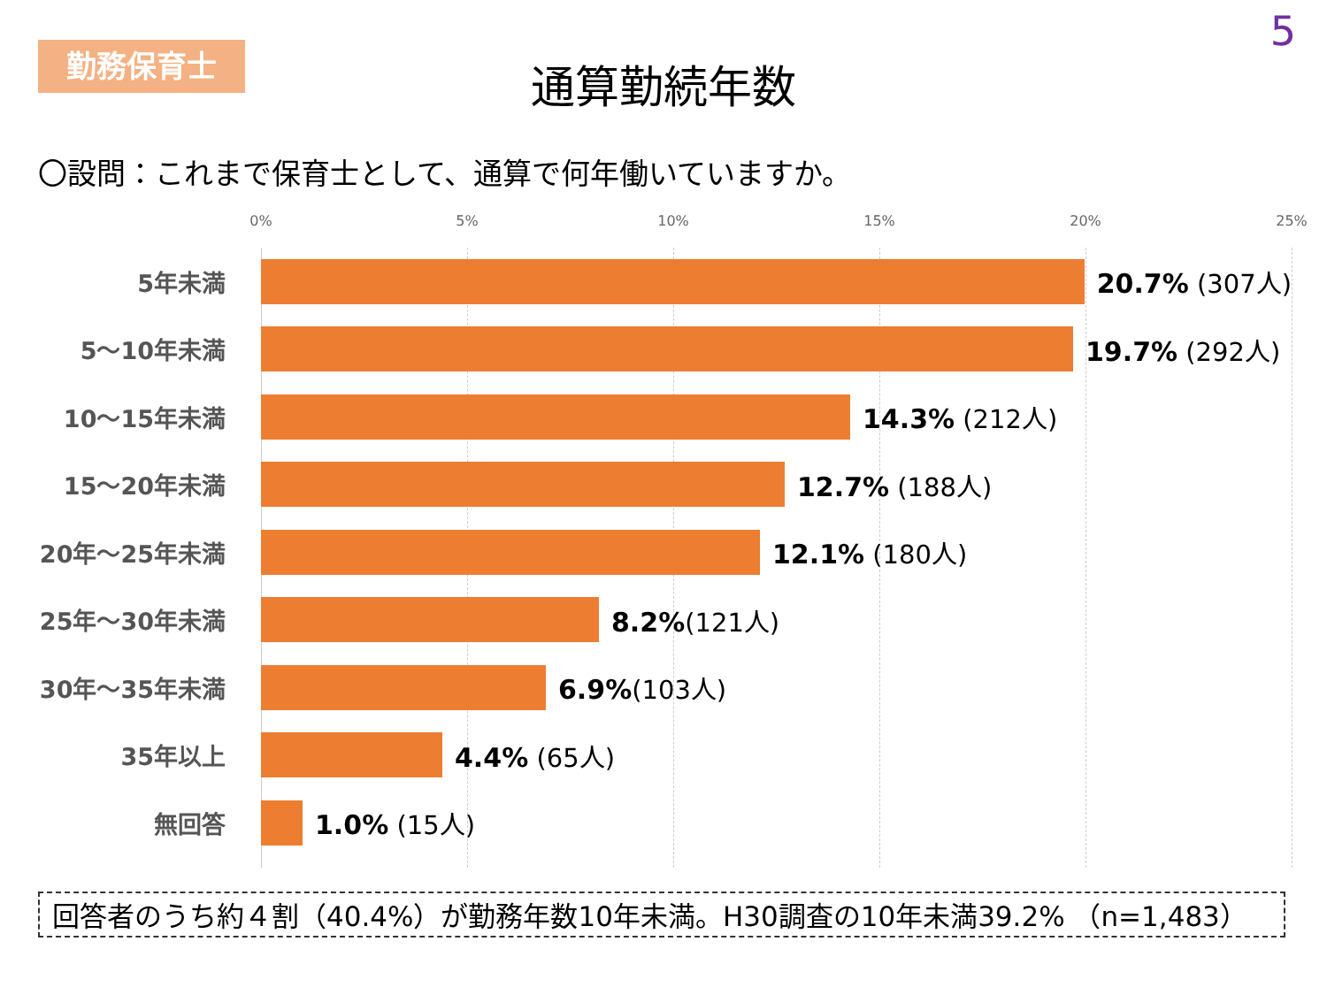5
勤務保育士
通算勤続年数
〇設問：これまで保育士として、通算で何年働いていますか。
0% 5% 10% 15% 20% 25%
5年未満
20.7% (307人)
5～10年未満
19.7% (292人)
10～15年未満
14.3% (212人)
15～20年未満
12.7% (188人)
20年～25年未満
12.1% (180人)
25年～30年未満
8.2%(121人)
30年～35年未満
6.9%(103人)
35年以上
4.4% (65人)
無回答
1.0% (15人)
回答者のうち約４割（40.4%）が勤務年数10年未満。H30調査の10年未満39.2% （n=1,483）